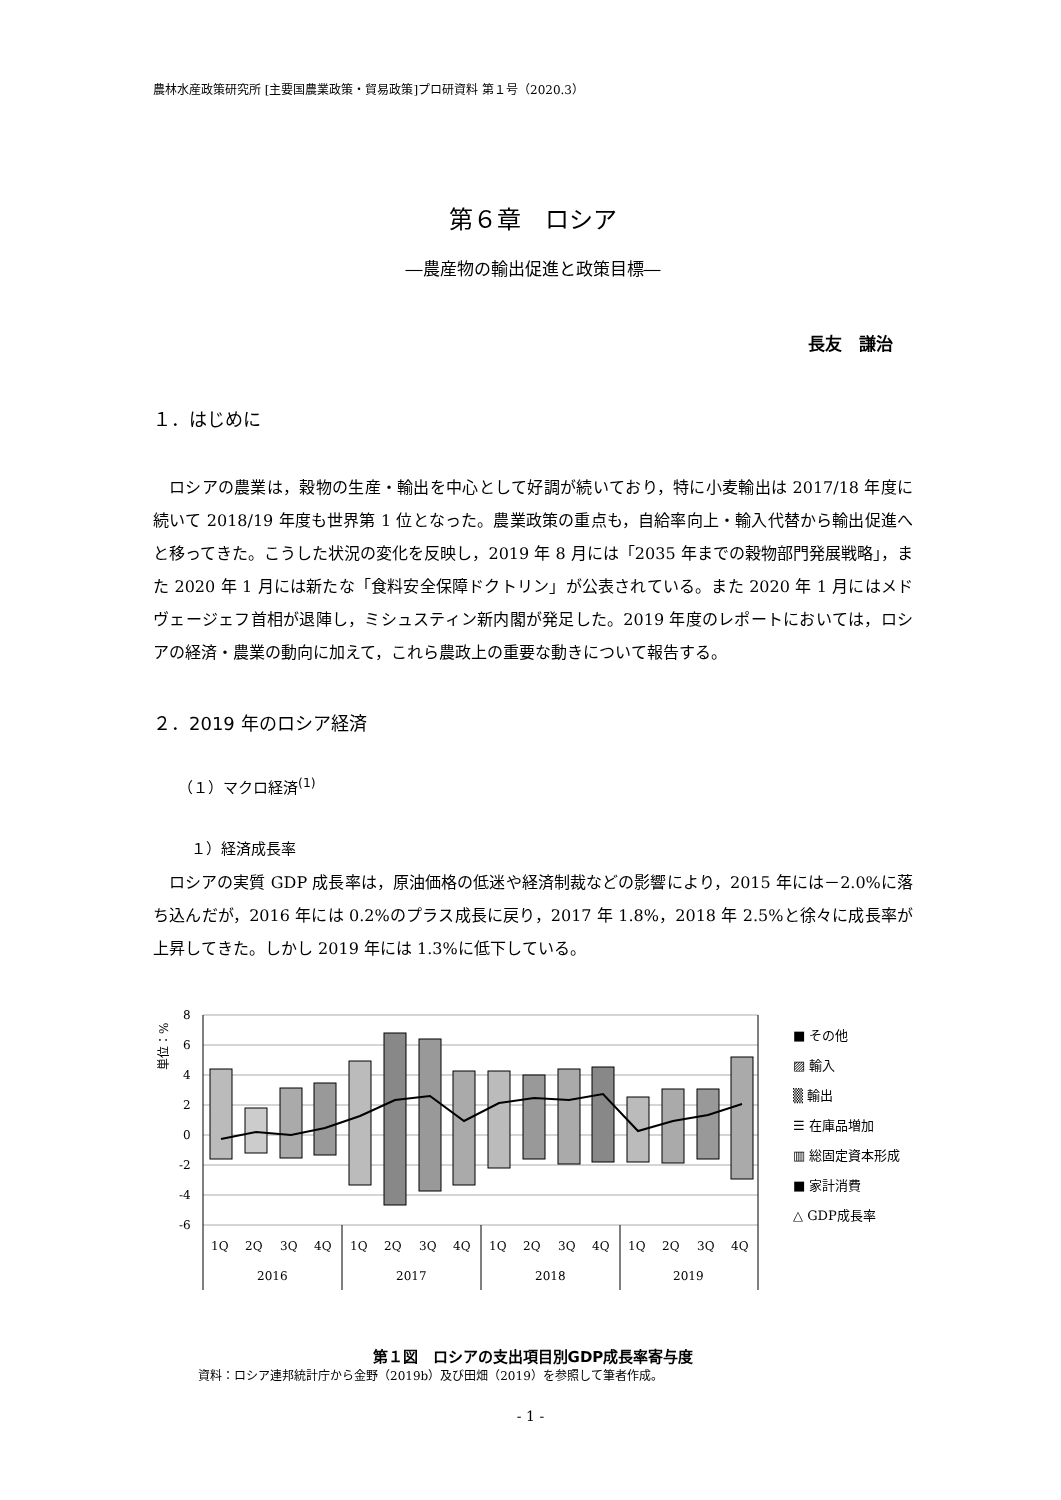農林水産政策研究所 [主要国農業政策・貿易政策]プロ研資料 第１号（2020.3）
第６章　ロシア
―農産物の輸出促進と政策目標―
長友　謙治
１．はじめに
ロシアの農業は，穀物の生産・輸出を中心として好調が続いており，特に小麦輸出は 2017/18 年度に続いて 2018/19 年度も世界第 1 位となった。農業政策の重点も，自給率向上・輸入代替から輸出促進へと移ってきた。こうした状況の変化を反映し，2019 年 8 月には「2035 年までの穀物部門発展戦略」，また 2020 年 1 月には新たな「食料安全保障ドクトリン」が公表されている。また 2020 年 1 月にはメドヴェージェフ首相が退陣し，ミシュスティン新内閣が発足した。2019 年度のレポートにおいては，ロシアの経済・農業の動向に加えて，これら農政上の重要な動きについて報告する。
２．2019 年のロシア経済
（１）マクロ経済<sup>(1)</sup>
１）経済成長率
ロシアの実質 GDP 成長率は，原油価格の低迷や経済制裁などの影響により，2015 年には－2.0%に落ち込んだが，2016 年には 0.2%のプラス成長に戻り，2017 年 1.8%，2018 年 2.5%と徐々に成長率が上昇してきた。しかし 2019 年には 1.3%に低下している。
単位：%
8
6
4
2
0
-2
-4
-6
1Q
2Q
3Q
4Q
1Q
2Q
3Q
4Q
1Q
2Q
3Q
4Q
1Q
2Q
3Q
4Q
2016
2017
2018
2019
■ その他
▨ 輸入
▒ 輸出
☰ 在庫品増加
▥ 総固定資本形成
■ 家計消費
△ GDP成長率
第１図　ロシアの支出項目別GDP成長率寄与度
資料：ロシア連邦統計庁から金野（2019b）及び田畑（2019）を参照して筆者作成。
- 1 -